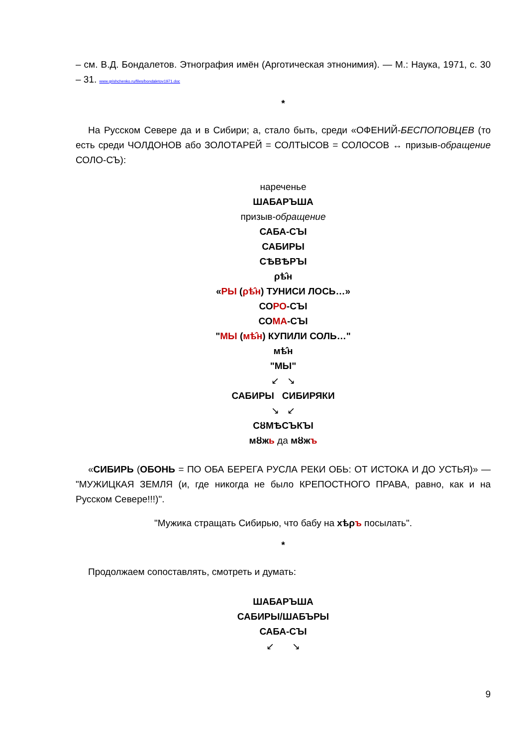– см. В.Д. Бондалетов. Этнография имён (Арготическая этнонимия). — М.: Наука, 1971, с. 30 – 31. www.grishchenko.ru/files/bondaletov1971.doc
*
На Русском Севере да и в Сибири; а, стало быть, среди «ОФЕНИЙ-БЕСПОПОВЦЕВ (то есть среди ЧОЛДОНОВ або ЗОЛОТАРЕЙ = СОЛТЫСОВ = СОЛОСОВ ↔ призыв-обращение СОЛО-СЪ):
нареченье
ШАБАРЪША
призыв-обращение
САБА-СЪІ
САБИРЫ
СѢВѢРЪІ
ρѣ̂н
«РЫ (ρѣ̂н) ТУНИСИ ЛОСЬ…»
СОРО-СЪІ
СОМА-СЪІ
"МЫ (мѣ̂н) КУПИЛИ СОЛЬ…"
мѣ̂н
"МЫ"
↙ ↘
САБИРЫ СИБИРЯКИ
↘ ↙
СȣМѢСЪКЪІ
мȣжь да мȣжъ
«СИБИРЬ (ОБОНЬ = ПО ОБА БЕРЕГА РУСЛА РЕКИ ОБЬ: ОТ ИСТОКА И ДО УСТЬЯ)» — "МУЖИЦКАЯ ЗЕМЛЯ (и, где никогда не было КРЕПОСТНОГО ПРАВА, равно, как и на Русском Севере!!!)".
"Мужика стращать Сибирью, что бабу на хѣρъ посылать".
*
Продолжаем сопоставлять, смотреть и думать:
ШАБАРЪША
САБИРЫ/ШАБЪРЫ
САБА-СЪІ
↙ ↘
9